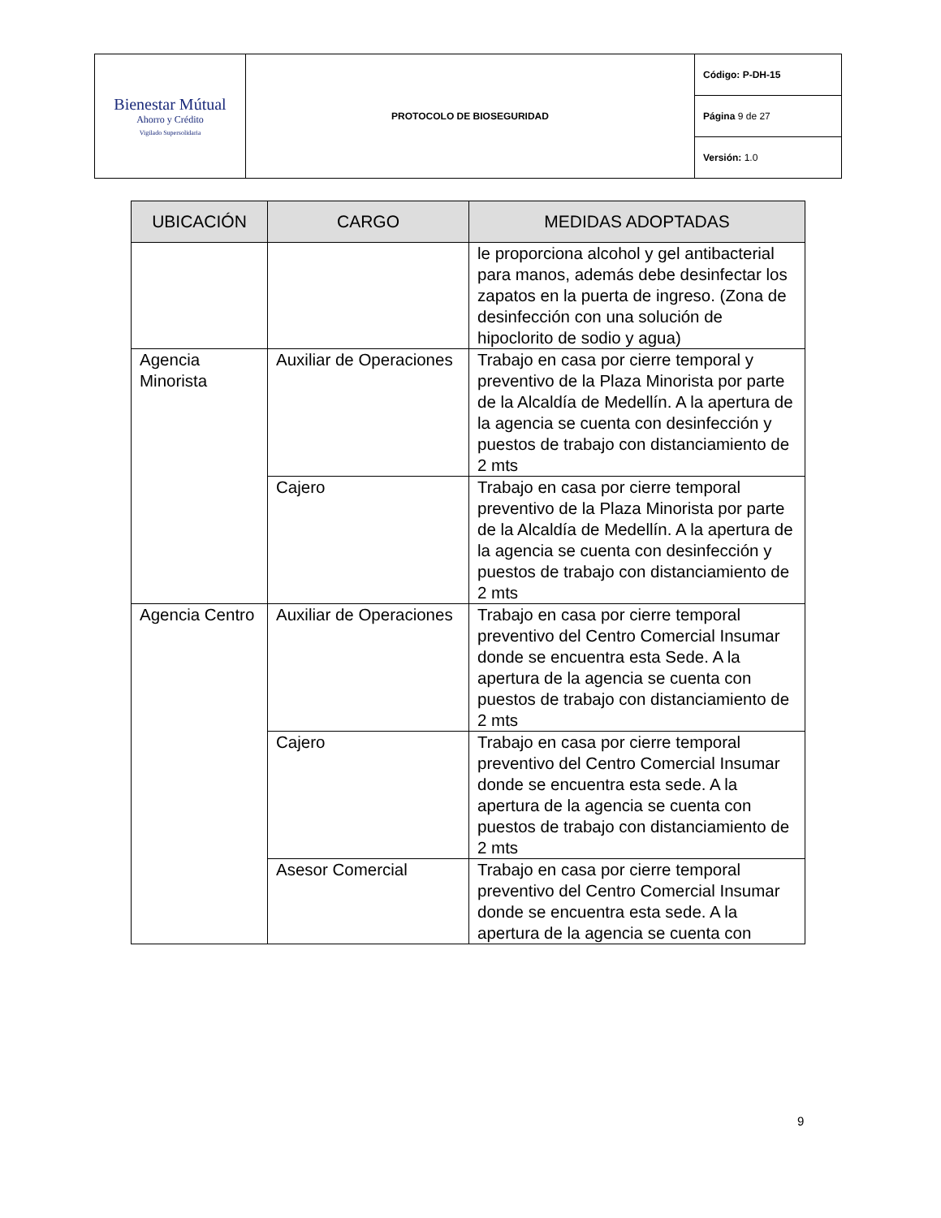| Bienestar Mútual Ahorro y Crédito Vigilado Supersolidaria | PROTOCOLO DE BIOSEGURIDAD | Código: P-DH-15 |
| | | Página 9 de 27 |
| | | Versión: 1.0 |
| UBICACIÓN | CARGO | MEDIDAS ADOPTADAS |
| --- | --- | --- |
| | | le proporciona alcohol y gel antibacterial para manos, además debe desinfectar los zapatos en la puerta de ingreso. (Zona de desinfección con una solución de hipoclorito de sodio y agua) |
| Agencia Minorista | Auxiliar de Operaciones | Trabajo en casa por cierre temporal y preventivo de la Plaza Minorista por parte de la Alcaldía de Medellín. A la apertura de la agencia se cuenta con desinfección y puestos de trabajo con distanciamiento de 2 mts |
| | Cajero | Trabajo en casa por cierre temporal preventivo de la Plaza Minorista por parte de la Alcaldía de Medellín. A la apertura de la agencia se cuenta con desinfección y puestos de trabajo con distanciamiento de 2 mts |
| Agencia Centro | Auxiliar de Operaciones | Trabajo en casa por cierre temporal preventivo del Centro Comercial Insumar donde se encuentra esta Sede. A la apertura de la agencia se cuenta con puestos de trabajo con distanciamiento de 2 mts |
| | Cajero | Trabajo en casa por cierre temporal preventivo del Centro Comercial Insumar donde se encuentra esta sede. A la apertura de la agencia se cuenta con puestos de trabajo con distanciamiento de 2 mts |
| | Asesor Comercial | Trabajo en casa por cierre temporal preventivo del Centro Comercial Insumar donde se encuentra esta sede. A la apertura de la agencia se cuenta con |
9